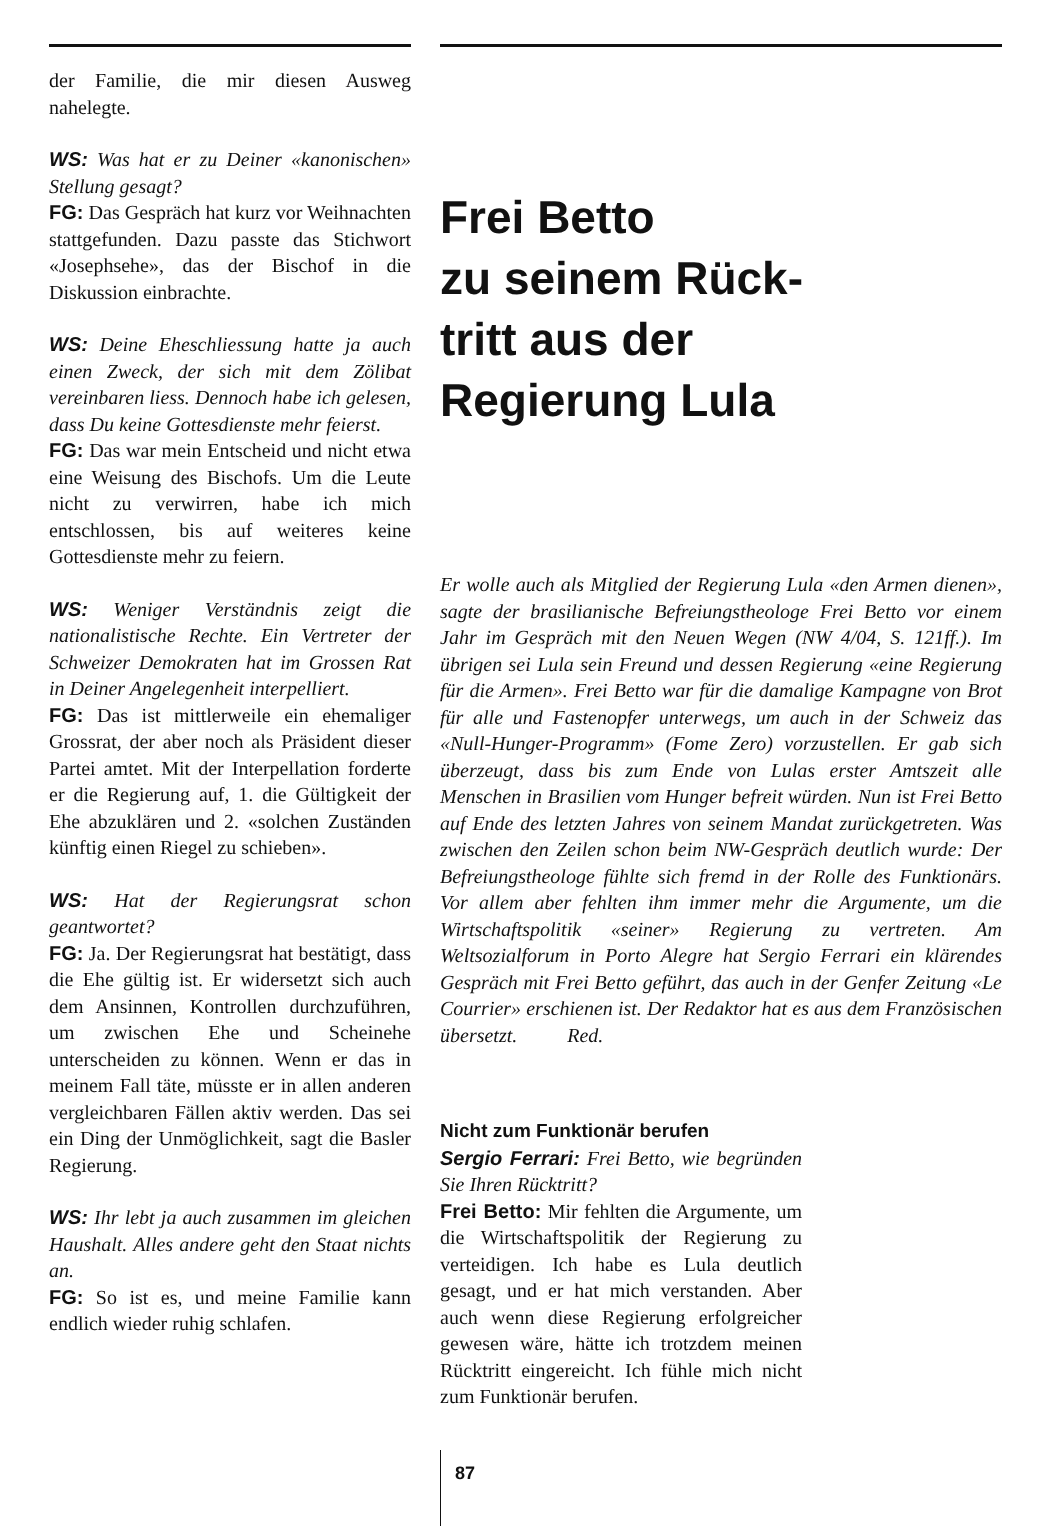der Familie, die mir diesen Ausweg nahelegte.
WS: Was hat er zu Deiner «kanonischen» Stellung gesagt?
FG: Das Gespräch hat kurz vor Weihnachten stattgefunden. Dazu passte das Stichwort «Josephsehe», das der Bischof in die Diskussion einbrachte.
WS: Deine Eheschliessung hatte ja auch einen Zweck, der sich mit dem Zölibat vereinbaren liess. Dennoch habe ich gelesen, dass Du keine Gottesdienste mehr feierst.
FG: Das war mein Entscheid und nicht etwa eine Weisung des Bischofs. Um die Leute nicht zu verwirren, habe ich mich entschlossen, bis auf weiteres keine Gottesdienste mehr zu feiern.
WS: Weniger Verständnis zeigt die nationalistische Rechte. Ein Vertreter der Schweizer Demokraten hat im Grossen Rat in Deiner Angelegenheit interpelliert.
FG: Das ist mittlerweile ein ehemaliger Grossrat, der aber noch als Präsident dieser Partei amtet. Mit der Interpellation forderte er die Regierung auf, 1. die Gültigkeit der Ehe abzuklären und 2. «solchen Zuständen künftig einen Riegel zu schieben».
WS: Hat der Regierungsrat schon geantwortet?
FG: Ja. Der Regierungsrat hat bestätigt, dass die Ehe gültig ist. Er widersetzt sich auch dem Ansinnen, Kontrollen durchzuführen, um zwischen Ehe und Scheinehe unterscheiden zu können. Wenn er das in meinem Fall täte, müsste er in allen anderen vergleichbaren Fällen aktiv werden. Das sei ein Ding der Unmöglichkeit, sagt die Basler Regierung.
WS: Ihr lebt ja auch zusammen im gleichen Haushalt. Alles andere geht den Staat nichts an.
FG: So ist es, und meine Familie kann endlich wieder ruhig schlafen.
Frei Betto
zu seinem Rück-
tritt aus der
Regierung Lula
Er wolle auch als Mitglied der Regierung Lula «den Armen dienen», sagte der brasilianische Befreiungstheologe Frei Betto vor einem Jahr im Gespräch mit den Neuen Wegen (NW 4/04, S. 121ff.). Im übrigen sei Lula sein Freund und dessen Regierung «eine Regierung für die Armen». Frei Betto war für die damalige Kampagne von Brot für alle und Fastenopfer unterwegs, um auch in der Schweiz das «Null-Hunger-Programm» (Fome Zero) vorzustellen. Er gab sich überzeugt, dass bis zum Ende von Lulas erster Amtszeit alle Menschen in Brasilien vom Hunger befreit würden. Nun ist Frei Betto auf Ende des letzten Jahres von seinem Mandat zurückgetreten. Was zwischen den Zeilen schon beim NW-Gespräch deutlich wurde: Der Befreiungstheologe fühlte sich fremd in der Rolle des Funktionärs. Vor allem aber fehlten ihm immer mehr die Argumente, um die Wirtschaftspolitik «seiner» Regierung zu vertreten. Am Weltsozialforum in Porto Alegre hat Sergio Ferrari ein klärendes Gespräch mit Frei Betto geführt, das auch in der Genfer Zeitung «Le Courrier» erschienen ist. Der Redaktor hat es aus dem Französischen übersetzt. Red.
Nicht zum Funktionär berufen
Sergio Ferrari: Frei Betto, wie begründen Sie Ihren Rücktritt?
Frei Betto: Mir fehlten die Argumente, um die Wirtschaftspolitik der Regierung zu verteidigen. Ich habe es Lula deutlich gesagt, und er hat mich verstanden. Aber auch wenn diese Regierung erfolgreicher gewesen wäre, hätte ich trotzdem meinen Rücktritt eingereicht. Ich fühle mich nicht zum Funktionär berufen.
87